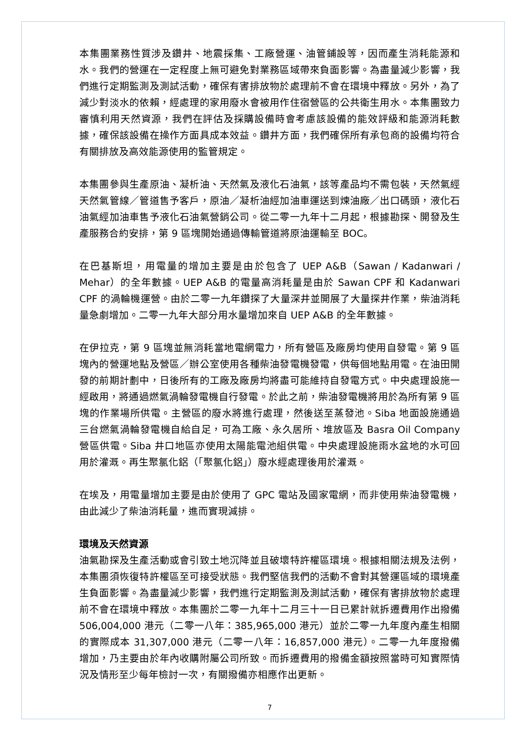本集團業務性質涉及鑽井、地震採集、工廠營運、油管鋪設等，因而產生消耗能源和水。我們的營運在一定程度上無可避免對業務區域帶來負面影響。為盡量減少影響，我們進行定期監測及測試活動，確保有害排放物於處理前不會在環境中釋放。另外，為了減少對淡水的依賴，經處理的家用廢水會被用作住宿營區的公共衛生用水。本集團致力審慎利用天然資源，我們在評估及採購設備時會考慮該設備的能效評級和能源消耗數據，確保該設備在操作方面具成本效益。鑽井方面，我們確保所有承包商的設備均符合有關排放及高效能源使用的監管規定。
本集團參與生產原油、凝析油、天然氣及液化石油氣，該等產品均不需包裝，天然氣經天然氣管線／管道售予客戶，原油／凝析油經加油車運送到煉油廠／出口碼頭，液化石油氣經加油車售予液化石油氣營銷公司。從二零一九年十二月起，根據勘探、開發及生產服務合約安排，第 9 區塊開始通過傳輸管道將原油運輸至 BOC。
在巴基斯坦，用電量的增加主要是由於包含了 UEP A&B（Sawan / Kadanwari / Mehar）的全年數據。UEP A&B 的電量高消耗量是由於 Sawan CPF 和 Kadanwari CPF 的渦輪機運營。由於二零一九年鑽探了大量深井並開展了大量探井作業，柴油消耗量急劇增加。二零一九年大部分用水量增加來自 UEP A&B 的全年數據。
在伊拉克，第 9 區塊並無消耗當地電網電力，所有營區及廠房均使用自發電。第 9 區塊內的營運地點及營區／辦公室使用各種柴油發電機發電，供每個地點用電。在油田開發的前期計劃中，日後所有的工廠及廠房均將盡可能維持自發電方式。中央處理設施一經啟用，將通過燃氣渦輪發電機自行發電。於此之前，柴油發電機將用於為所有第 9 區塊的作業場所供電。主營區的廢水將進行處理，然後送至蒸發池。Siba 地面設施通過三台燃氣渦輪發電機自給自足，可為工廠、永久居所、堆放區及 Basra Oil Company 營區供電。Siba 井口地區亦使用太陽能電池組供電。中央處理設施雨水盆地的水可回用於灌溉。再生聚氯化鋁（「聚氯化鋁」）廢水經處理後用於灌溉。
在埃及，用電量增加主要是由於使用了 GPC 電站及國家電網，而非使用柴油發電機，由此減少了柴油消耗量，進而實現減排。
環境及天然資源
油氣勘探及生產活動或會引致土地沉降並且破壞特許權區環境。根據相關法規及法例，本集團須恢復特許權區至可接受狀態。我們堅信我們的活動不會對其營運區域的環境產生負面影響。為盡量減少影響，我們進行定期監測及測試活動，確保有害排放物於處理前不會在環境中釋放。本集團於二零一九年十二月三十一日已累計就拆遷費用作出撥備 506,004,000 港元（二零一八年：385,965,000 港元）並於二零一九年度內產生相關的實際成本 31,307,000 港元（二零一八年：16,857,000 港元）。二零一九年度撥備增加，乃主要由於年內收購附屬公司所致。而拆遷費用的撥備金額按照當時可知實際情況及情形至少每年檢討一次，有關撥備亦相應作出更新。
7